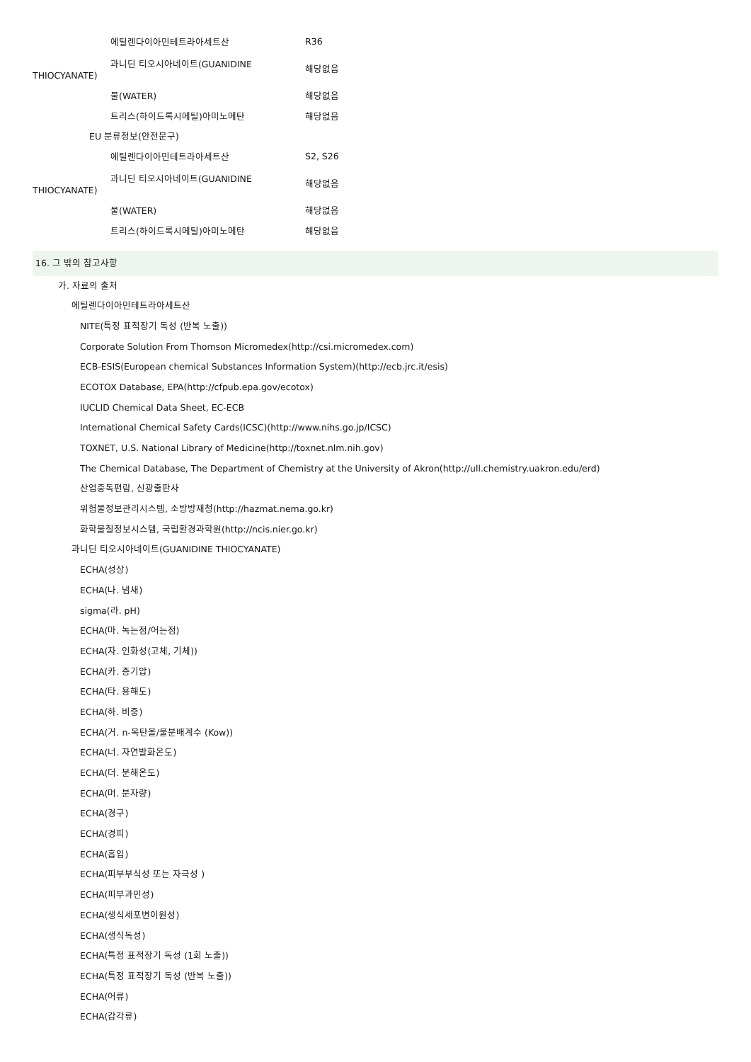| 에틸렌다이아민테트라아세트산 | R36 |
| 과니딘 티오시아네이트(GUANIDINE THIOCYANATE) | 해당없음 |
| 물(WATER) | 해당없음 |
| 트리스(하이드록시메틸)아미노메탄 | 해당없음 |
| EU 분류정보(안전문구) | |
| 에틸렌다이아민테트라아세트산 | S2, S26 |
| 과니딘 티오시아네이트(GUANIDINE THIOCYANATE) | 해당없음 |
| 물(WATER) | 해당없음 |
| 트리스(하이드록시메틸)아미노메탄 | 해당없음 |
16. 그 밖의 참고사항
가. 자료의 출처
에틸렌다이아민테트라아세트산
NITE(특정 표적장기 독성 (반복 노출))
Corporate Solution From Thomson Micromedex(http://csi.micromedex.com)
ECB-ESIS(European chemical Substances Information System)(http://ecb.jrc.it/esis)
ECOTOX Database, EPA(http://cfpub.epa.gov/ecotox)
IUCLID Chemical Data Sheet, EC-ECB
International Chemical Safety Cards(ICSC)(http://www.nihs.go.jp/ICSC)
TOXNET, U.S. National Library of Medicine(http://toxnet.nlm.nih.gov)
The Chemical Database, The Department of Chemistry at the University of Akron(http://ull.chemistry.uakron.edu/erd)
산업중독편람, 신광출판사
위험물정보관리시스템, 소방방재청(http://hazmat.nema.go.kr)
화학물질정보시스템, 국립환경과학원(http://ncis.nier.go.kr)
과니딘 티오시아네이트(GUANIDINE THIOCYANATE)
ECHA(성상)
ECHA(나. 냄새)
sigma(라. pH)
ECHA(마. 녹는점/어는점)
ECHA(자. 인화성(고체, 기체))
ECHA(카. 증기압)
ECHA(타. 용해도)
ECHA(하. 비중)
ECHA(거. n-옥탄올/물분배계수 (Kow))
ECHA(너. 자연발화온도)
ECHA(더. 분해온도)
ECHA(머. 분자량)
ECHA(경구)
ECHA(경피)
ECHA(흡입)
ECHA(피부부식성 또는 자극성 )
ECHA(피부과민성)
ECHA(생식세포변이원성)
ECHA(생식독성)
ECHA(특정 표적장기 독성 (1회 노출))
ECHA(특정 표적장기 독성 (반복 노출))
ECHA(어류)
ECHA(갑각류)